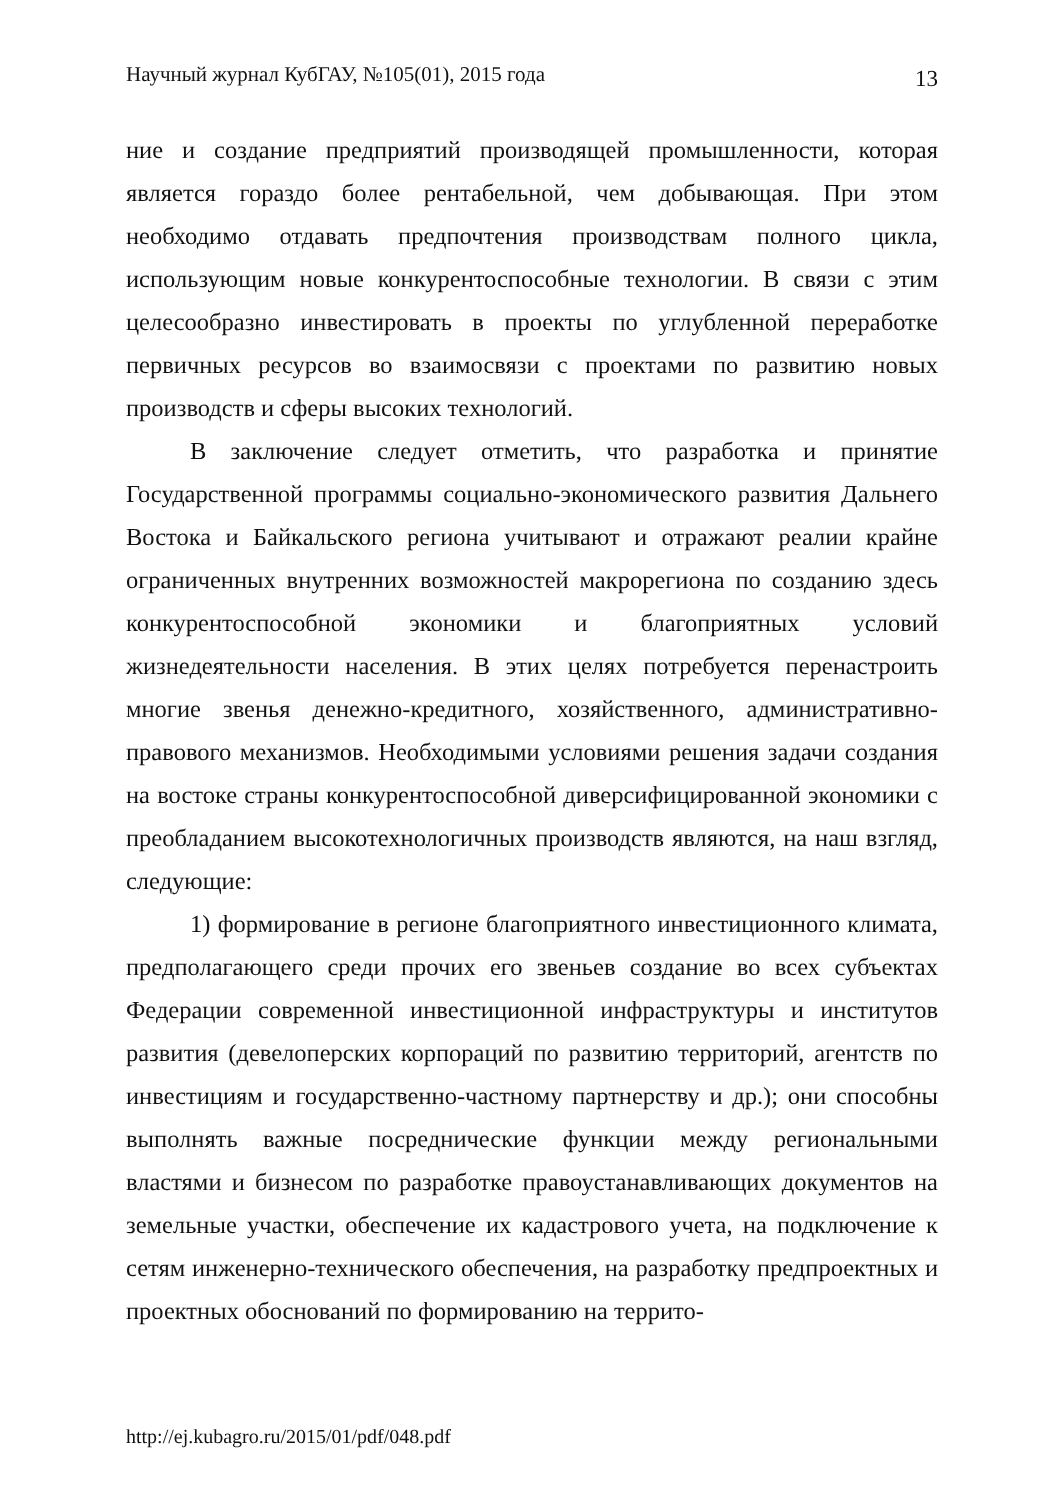Научный журнал КубГАУ, №105(01), 2015 года 13
ние и создание предприятий производящей промышленности, которая является гораздо более рентабельной, чем добывающая. При этом необходимо отдавать предпочтения производствам полного цикла, использующим новые конкурентоспособные технологии. В связи с этим целесообразно инвестировать в проекты по углубленной переработке первичных ресурсов во взаимосвязи с проектами по развитию новых производств и сферы высоких технологий.
В заключение следует отметить, что разработка и принятие Государственной программы социально-экономического развития Дальнего Востока и Байкальского региона учитывают и отражают реалии крайне ограниченных внутренних возможностей макрорегиона по созданию здесь конкурентоспособной экономики и благоприятных условий жизнедеятельности населения. В этих целях потребуется перенастроить многие звенья денежно-кредитного, хозяйственного, административно-правового механизмов. Необходимыми условиями решения задачи создания на востоке страны конкурентоспособной диверсифицированной экономики с преобладанием высокотехнологичных производств являются, на наш взгляд, следующие:
1) формирование в регионе благоприятного инвестиционного климата, предполагающего среди прочих его звеньев создание во всех субъектах Федерации современной инвестиционной инфраструктуры и институтов развития (девелоперских корпораций по развитию территорий, агентств по инвестициям и государственно-частному партнерству и др.); они способны выполнять важные посреднические функции между региональными властями и бизнесом по разработке правоустанавливающих документов на земельные участки, обеспечение их кадастрового учета, на подключение к сетям инженерно-технического обеспечения, на разработку предпроектных и проектных обоснований по формированию на террито-
http://ej.kubagro.ru/2015/01/pdf/048.pdf